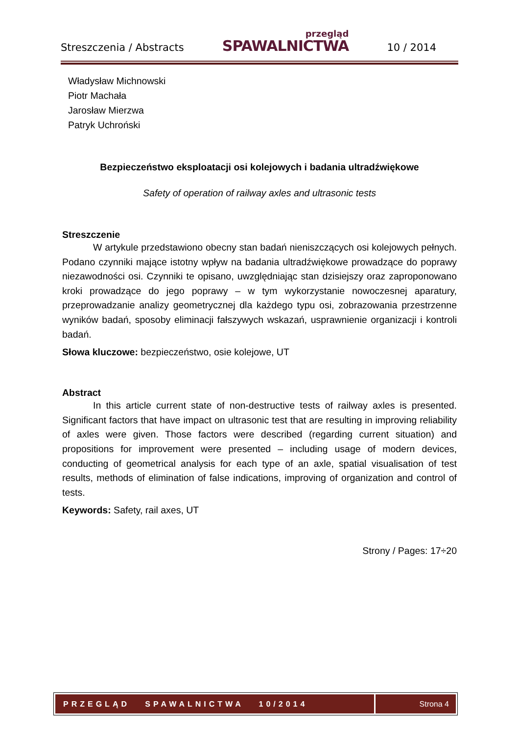Streszczenia / Abstracts przegląd
SPAWALNICTWA 10 / 2014
Władysław Michnowski
Piotr Machała
Jarosław Mierzwa
Patryk Uchroński
Bezpieczeństwo eksploatacji osi kolejowych i badania ultradźwiękowe
Safety of operation of railway axles and ultrasonic tests
Streszczenie
W artykule przedstawiono obecny stan badań nieniszczących osi kolejowych pełnych. Podano czynniki mające istotny wpływ na badania ultradźwiękowe prowadzące do poprawy niezawodności osi. Czynniki te opisano, uwzględniając stan dzisiejszy oraz zaproponowano kroki prowadzące do jego poprawy – w tym wykorzystanie nowoczesnej aparatury, przeprowadzanie analizy geometrycznej dla każdego typu osi, zobrazowania przestrzenne wyników badań, sposoby eliminacji fałszywych wskazań, usprawnienie organizacji i kontroli badań.
Słowa kluczowe: bezpieczeństwo, osie kolejowe, UT
Abstract
In this article current state of non-destructive tests of railway axles is presented. Significant factors that have impact on ultrasonic test that are resulting in improving reliability of axles were given. Those factors were described (regarding current situation) and propositions for improvement were presented – including usage of modern devices, conducting of geometrical analysis for each type of an axle, spatial visualisation of test results, methods of elimination of false indications, improving of organization and control of tests.
Keywords: Safety, rail axes, UT
Strony / Pages: 17÷20
PRZEGLĄD SPAWALNICTWA 10/2014
Strona 4